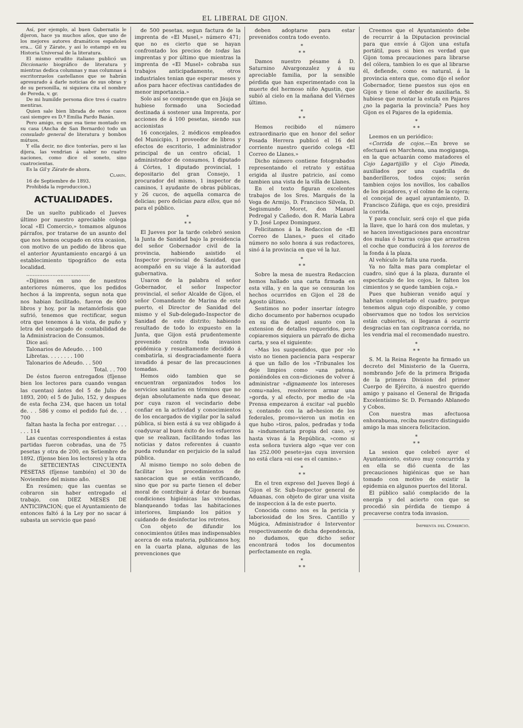EL LIBERAL DE GIJON.
Así, por ejemplo, al buen Gubernatis le dijeron, hace ya muchos años, que uno de los mejores autores dramáticos españoles era... Gil y Zárate, y así lo estampó en su Historia Universal de la literatura.
El mismo erudito italiano publicó un Diccionario biográfico de literatura y mientras dedica columnas y mas columnas á escritorzuelos castellanos que se habrán apresurado á darle noticias de sus obras y de su personilla, ni siquiera cita el nombre de Pereda, v. gr.
De mi humilde persona dice tres ó cuatro mentiras.
Quien sale bien librada de estos casos casi siempre es D.ª Emilia Pardo Bazán.
Pero amigo, es que esa tiene montado en su casa (Ancha de San Bernardo) todo un consulado general de literatura y bombos mútuos.
Y ella decir, no dice tonterías, pero si las dijera, las vendrian á saber no cuatro naciones, como dice el soneto, sino cuatrocientas.
Es la Gil y Zárate de ahora.
Clarin.
16 de Septiembre de 1893.
Prohibida la reproduccion.)
ACTUALIDADES.
De un suelto publicado el Jueves último por nuestro apreciable colega local «El Comercio,» tomamos algunos párrafos, por tratarse de un asunto del que nos hemos ocupado en otra ocasion, con motivo de un pedido de libros que el anterior Ayuntamiento encargó á un establecimiento tipográfico de esta localidad.
.......................................
«Dijimos en uno de nuestros anteriores números, que los pedidos hechos á la imprenta, segun nota que nos habian facilitado, fueron de 600 libros y hoy, por la metamórfosis que sufrió, tenemos que rectificar, segun otra que tenemos á la vista, de puño y letra del encargado de contabilidad de la Administracion de Consumos.
Dice así:
Talonarios de Adeudo. . . 100
Libretas. . . . . . . . 100
Talonarios de Adeudo. . . 500
Total. . . 700
De éstos fueron entregados (fíjense bien los lectores para cuando vengan las cuentas) ántes del 5 de Julio de 1893, 200; el 5 de Julio, 152, y despues de esta fecha 234, que hacen un total de. . . 586 y como el pedido fué de. . . 700
faltan hasta la fecha por entregar. . . . . . . 114
Las cuentas correspondientes á estas partidas fueron cobradas, una de 75 pesetas y otra de 200, en Setiembre de 1892, (fíjense bien los lectores) y la otra de SETECIENTAS CINCUENTA PESETAS (fíjense también) el 30 de Noviembre del mismo año.
En resúmen; que las cuentas se cobraron sin haber entregado el trabajo, con DIEZ MESES DE ANTICIPACION; que el Ayuntamiento de entonces faltó á la Ley por no sacar á subasta un servicio que pasó
de 500 pesetas, segun factura de la imprenta de «El Musel,» número 471; que no es cierto que se hayan confrontado los precios de todas las imprentas y por último que mientras la imprenta de «El Musel» cobraba sus trabajos anticipadamente, otros industriales tenian que esperar meses y años para hacer efectivas cantidades de menor importancia.»
Solo así se comprende que en Jáuja se hubiese formado una Sociedad destinada á sostener una Imprenta, por acciones de á 100 pesetas, siendo sus accionistas
16 concejales, 2 médicos empleados del Municipio, 1 proveedor de libros y efectos de escritorio, 1 administrador principal de un centro oficial, 1 administrador de consumos, 1 diputado á Córtes, 1 diputado provincial, 1 depositario del gran Consejo, 1 procurador del mismo, 1 inspector de caminos, 1 ayudante de obras públicas, y 26 cucos, de aquella comarca de delicias; pero delicias para ellos, que nó para el público.
*
* *
El Jueves por la tarde celebró sesion la Junta de Sanidad bajo la presidencia del señor Gobernador civil de la provincia, habiendo asistido el Inspector provincial de Sanidad, que acompañó en su viaje á la autoridad gubernativa.
Usaron de la palabra el señor Gobernador, el señor Inspector provincial, el señor Alcalde de Gijon, el señor Comandante de Marina de este puerto, el Director de Sanidad del mismo y el Sub-delegado-Inspector de Sanidad de este distrito; habiendo resultado de todo lo expuesto en la Junta, que Gijon está prudentemente prevenido contra toda invasion epidémica y resueltamente decidido á combatirla, si desgraciadamente fuera invadido á pesar de las precauciones tomadas.
Hemos oido tambien que se encuentran organizados todos los servicios sanitarios en términos que no dejan absolutamente nada que desear, por cuya razon el vecindario debe confiar en la actividad y conocimientos de los encargados de vigilar por la salud pública, si bien está á su vez obligado á coadyuvar al buen éxito de los esfuerzos que se realizan, facilitando todas las noticias y datos referentes á cuanto pueda redundar en perjuicio de la salud pública.
Al mismo tiempo no solo deben de facilitar los procedimientos de sanecacion que se están verificando, sino que por su parte tienen el deber moral de contribuir á dotar de buenas condiciones higiénicas las viviendas, blanqueando todas las habitaciones interiores, limpiando los pátios y cuidando de desinfectar los retretes.
Con objeto de difundir los conocimientos útiles mas indispensables acerca de esta materia, publicamos hoy, en la cuarta plana, algunas de las prevenciones que
deben adoptarse para estar prevenidos contra todo evento.
*
* *
Damos nuestro pésame á D. Saturnino Alvargonzalez y á su apreciable familia, por la sensible pérdida que han experimentado con la muerte del hermoso niño Agustin, que subió al cielo en la mañana del Viérnes último.
*
* *
Hemos recibido el número extraordinario que en honor del señor Posada Herrera publicó el 16 del corriente nuestro querido colega «El Correo de Llanes.»
Dicho número contiene fotograbados representando el retrato y estátua erigida al ilustre patricio, así como tambien una vista de la villa de Llanes.
En el texto figuran excelentes trabajos de los Sres. Marqués de la Vega de Armijo, D. Francisco Silvela, D. Segismundo Moret, don Manuel Pedregal y Cañedo, don R. María Labra y D. José Lopez Dominguez.
Felicitamos á la Redaccion de «El Correo de Llanes,» pues el citado número no solo honra á sus redactores, sinó á la provincia en que vé la luz.
*
* *
Sobre la mesa de nuestra Redaccion hemos hallado una carta firmada en esta villa, y en la que se censuran los hechos ocurridos en Gijon el 28 de Agosto último.
Sentimos no poder insertar íntegro dicho documento por habernos ocupado en su dia de aquel asunto con la extension de detalles requeridos, pero copiaremos siquiera un párrafo de dicha carta, y sea el siguiente:
«Mas los suspendidos, que por »lo visto no tienen paciencia para »esperar á que un fallo de los »Tribunales los deje limpios como »una patena, poniéndoles en con»diciones de volver á administrar »dignamente los intereses comu»nales, resolvieron armar una »gorda, y al efecto, por medio de »la Prensa empezaron á excitar »al pueblo y, contando con la ad»hesion de los federales, promo»vieron un motin en que hubo »tiros, palos, pedradas y toda la »indumentaria propia del caso, »y hasta vivas á la República, »como si esta señora tuviera algo »que ver con las 252.000 pesete»jas cuya inversion no está clara »ni ese es el camino.»
*
* *
En el tren expreso del Jueves llegó á Gijon el Sr. Sub-Inspector general de Aduanas, con objeto de girar una visita de inspeccion á la de este puerto.
Conocida como nos es la pericia y laboriosidad de los Sres. Cantillo y Múgica, Administrador é Interventor respectivamente de dicha dependencia, no dudamos, que dicho señor encontrará todos los documentos perfectamente en regla.
*
* *
Creemos que el Ayuntamiento debe de recurrir á la Diputacion provincial para que envíe á Gijon una estufa portátil, pues si bien es verdad que Gijon toma precauciones para librarse del cólera, tambien lo es que al librarse él, defiende, como es natural, á la provincia entera que, como dijo el señor Gobernador, tiene puestos sus ojos en Gijon y tiene el deber de auxiliarla. Si hubiese que montar la estufa en Pajares ¿no la pagaria la provincia? Pues hoy Gijon es el Pajares de la epidemia.
*
* *
Leemos en un periódico:
«Corrida de cojos.—En breve se efectuará en Marchena, una mogiganga, en la que actuarán como matadores el Cojo Lagartijillo y el Cojo Pineda, auxiliados por una cuadrilla de banderilleros, todos cojos; serán tambien cojos los novillos, los caballos de los picadores, y el colmo de la cojera; el concejal de aquel ayuntamiento, D. Francisco Zúñiga, que es cojo, presidirá la corrida.
Y para concluir, será cojo el que pida la llave, que lo hará con dos muletas, y se hacen investigaciones para encontrar dos mulas ó burras cojas que arrastren el coche que conducirá á los toreros de la fonda á la plaza.
Al vehículo le falta una rueda.
Ya no falta mas para completar el cuadro, sinó que á la plaza, durante el espectáculo de los cojos, le falten los cimientos y se quede tambien coja.»
Pues que hubieran venido aquí y habrian completado el cuadro; porque tenemos algun cojo disponible, y como observamos que no todos los servicios están cubiertos, si llegaran á ocurrir desgracias en tan cogitranca corrida, no les vendria mal el recomendado nuestro.
*
* *
S. M. la Reina Regente ha firmado un decreto del Ministerio de la Guerra, nombrando Jefe de la primera Brigada de la primera Division del primer Cuerpo de Ejército, á nuestro querido amigo y paisano el General de Brigada Excelentísimo Sr. D. Fernando Ablanedo y Cobos.
Con nuestra mas afectuosa enhorabuena, reciba nuestro distinguido amigo la mas sincera felicitacion.
*
* *
La sesion que celebró ayer el Ayuntamiento, estuvo muy concurrida y en ella se dió cuenta de las precauciones higiénicas que se han tomado con motivo de existir la epidemia en algunos puertos del litoral.
El público salió complacido de la energía y del acierto con que se procedió sin pérdida de tiempo á precaverse contra toda invasion.
Imprenta del Comercio.